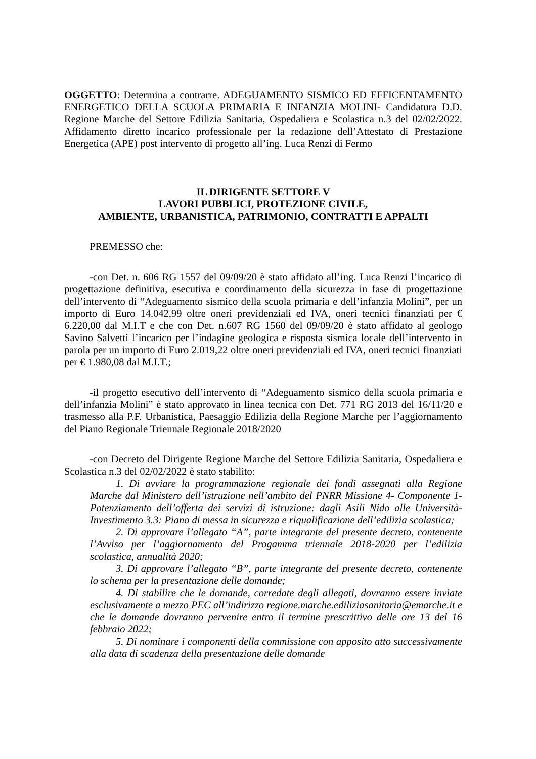OGGETTO: Determina a contrarre. ADEGUAMENTO SISMICO ED EFFICENTAMENTO ENERGETICO DELLA SCUOLA PRIMARIA E INFANZIA MOLINI- Candidatura D.D. Regione Marche del Settore Edilizia Sanitaria, Ospedaliera e Scolastica n.3 del 02/02/2022. Affidamento diretto incarico professionale per la redazione dell’Attestato di Prestazione Energetica (APE) post intervento di progetto all’ing. Luca Renzi di Fermo
IL DIRIGENTE SETTORE V
LAVORI PUBBLICI, PROTEZIONE CIVILE,
AMBIENTE, URBANISTICA, PATRIMONIO, CONTRATTI E APPALTI
PREMESSO che:
-con Det. n. 606 RG 1557 del 09/09/20 è stato affidato all’ing. Luca Renzi l’incarico di progettazione definitiva, esecutiva e coordinamento della sicurezza in fase di progettazione dell’intervento di “Adeguamento sismico della scuola primaria e dell’infanzia Molini”, per un importo di Euro 14.042,99 oltre oneri previdenziali ed IVA, oneri tecnici finanziati per € 6.220,00 dal M.I.T e che con Det. n.607 RG 1560 del 09/09/20 è stato affidato al geologo Savino Salvetti l’incarico per l’indagine geologica e risposta sismica locale dell’intervento in parola per un importo di Euro 2.019,22 oltre oneri previdenziali ed IVA, oneri tecnici finanziati per € 1.980,08 dal M.I.T.;
-il progetto esecutivo dell’intervento di “Adeguamento sismico della scuola primaria e dell’infanzia Molini” è stato approvato in linea tecnica con Det. 771 RG 2013 del 16/11/20 e trasmesso alla P.F. Urbanistica, Paesaggio Edilizia della Regione Marche per l’aggiornamento del Piano Regionale Triennale Regionale 2018/2020
-con Decreto del Dirigente Regione Marche del Settore Edilizia Sanitaria, Ospedaliera e Scolastica n.3 del 02/02/2022 è stato stabilito:
1. Di avviare la programmazione regionale dei fondi assegnati alla Regione Marche dal Ministero dell’istruzione nell’ambito del PNRR Missione 4- Componente 1- Potenziamento dell’offerta dei servizi di istruzione: dagli Asili Nido alle Università- Investimento 3.3: Piano di messa in sicurezza e riqualificazione dell’edilizia scolastica;
2. Di approvare l’allegato “A”, parte integrante del presente decreto, contenente l’Avviso per l’aggiornamento del Progamma triennale 2018-2020 per l’edilizia scolastica, annualità 2020;
3. Di approvare l’allegato “B”, parte integrante del presente decreto, contenente lo schema per la presentazione delle domande;
4. Di stabilire che le domande, corredate degli allegati, dovranno essere inviate esclusivamente a mezzo PEC all’indirizzo regione.marche.ediliziasanitaria@emarche.it e che le domande dovranno pervenire entro il termine prescrittivo delle ore 13 del 16 febbraio 2022;
5. Di nominare i componenti della commissione con apposito atto successivamente alla data di scadenza della presentazione delle domande